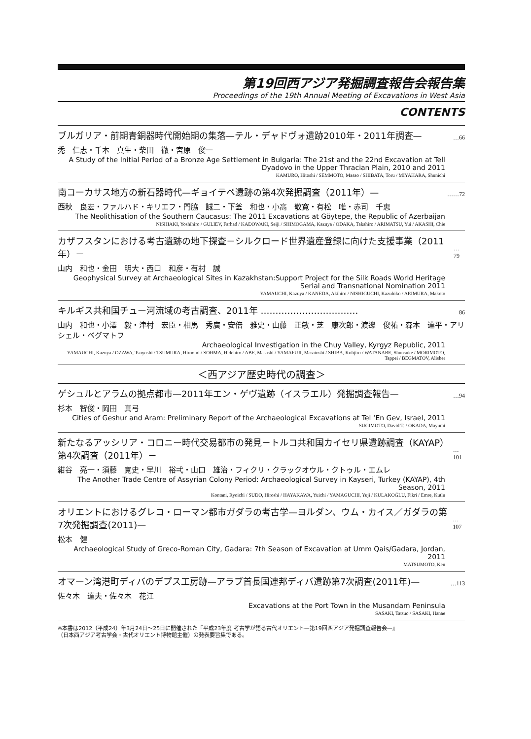第19回西アジア発掘調査報告会報告集
Proceedings of the 19th Annual Meeting of Excavations in West Asia
CONTENTS
ブルガリア・前期青銅器時代開始期の集落—テル・デャドヴォ遺跡2010年・2011年調査— …66
禿　仁志・千本　真生・柴田　徹・宮原　俊一
A Study of the Initial Period of a Bronze Age Settlement in Bulgaria: The 21st and the 22nd Excavation at Tell Dyadovo in the Upper Thracian Plain, 2010 and 2011
KAMURO, Hitoshi / SEMMOTO, Masao / SHIBATA, Toru / MIYAHARA, Shunichi
南コーカサス地方の新石器時代—ギョイテペ遺跡の第4次発掘調査（2011年）— ……72
西秋　良宏・ファルハド・キリエフ・門脇　誠二・下釜　和也・小高　敬寛・有松　唯・赤司　千恵
The Neolithisation of the Southern Caucasus: The 2011 Excavations at Göytepe, the Republic of Azerbaijan
NISHIAKI, Yoshihiro / GULIEV, Farhad / KADOWAKI, Seiji / SHIMOGAMA, Kazuya / ODAKA, Takahiro / ARIMATSU, Yui / AKASHI, Chie
カザフスタンにおける考古遺跡の地下探査－シルクロード世界遺産登録に向けた支援事業（2011年）－ …79
山内　和也・金田　明大・西口　和彦・有村　誠
Geophysical Survey at Archaeological Sites in Kazakhstan:Support Project for the Silk Roads World Heritage Serial and Transnational Nomination 2011
YAMAUCHI, Kazuya / KANEDA, Akihiro / NISHIGUCHI, Kazuhiko / ARIMURA, Makoto
キルギス共和国チュー河流域の考古調査、2011年 …………………………… 86
山内　和也・小澤　毅・津村　宏臣・相馬　秀廣・安倍　雅史・山藤　正敏・芝　康次郎・渡邊　俊祐・森本　達平・アリシェル・ベグマトフ
Archaeological Investigation in the Chuy Valley, Kyrgyz Republic, 2011
YAMAUCHI, Kazuya / OZAWA, Tsuyoshi / TSUMURA, Hiroomi / SOHMA, Hidehiro / ABE, Masashi / YAMAFUJI, Masatoshi / SHIBA, Kohjiro / WATANABE, Shunsuke / MORIMOTO, Tappei / BEGMATOV, Alisher
＜西アジア歴史時代の調査＞
ゲシュルとアラムの拠点都市—2011年エン・ゲヴ遺跡（イスラエル）発掘調査報告— …94
杉本　智俊・岡田　真弓
Cities of Geshur and Aram: Preliminary Report of the Archaeological Excavations at Tel ‘En Gev, Israel, 2011
SUGIMOTO, David T. / OKADA, Mayumi
新たなるアッシリア・コロニー時代交易都市の発見－トルコ共和国カイセリ県遺跡調査（KAYAP）第4次調査（2011年）－ …101
紺谷　亮一・須藤　寛史・早川　裕弌・山口　雄治・フィクリ・クラックオウル・クトゥル・エムレ
The Another Trade Centre of Assyrian Colony Period: Archaeological Survey in Kayseri, Turkey (KAYAP), 4th Season, 2011
Kontani, Ryoichi / SUDO, Hiroshi / HAYAKAWA, Yuichi / YAMAGUCHI, Yuji / KULAKOĞLU, Fikri / Emre, Kutlu
オリエントにおけるグレコ・ローマン都市ガダラの考古学—ヨルダン、ウム・カイス／ガダラの第7次発掘調査(2011)— …107
松本　健
Archaeological Study of Greco-Roman City, Gadara: 7th Season of Excavation at Umm Qais/Gadara, Jordan, 2011
MATSUMOTO, Ken
オマーン湾港町ディバのデプス工房跡—アラブ首長国連邦ディバ遺跡第7次調査(2011年)— …113
佐々木　達夫・佐々木　花江
Excavations at the Port Town in the Musandam Peninsula
SASAKI, Tatsuo / SASAKI, Hanae
※本書は2012（平成24）年3月24日～25日に開催された『平成23年度 考古学が語る古代オリエント—第19回西アジア発掘調査報告会—』
（日本西アジア考古学会・古代オリエント博物館主催）の発表要旨集である。